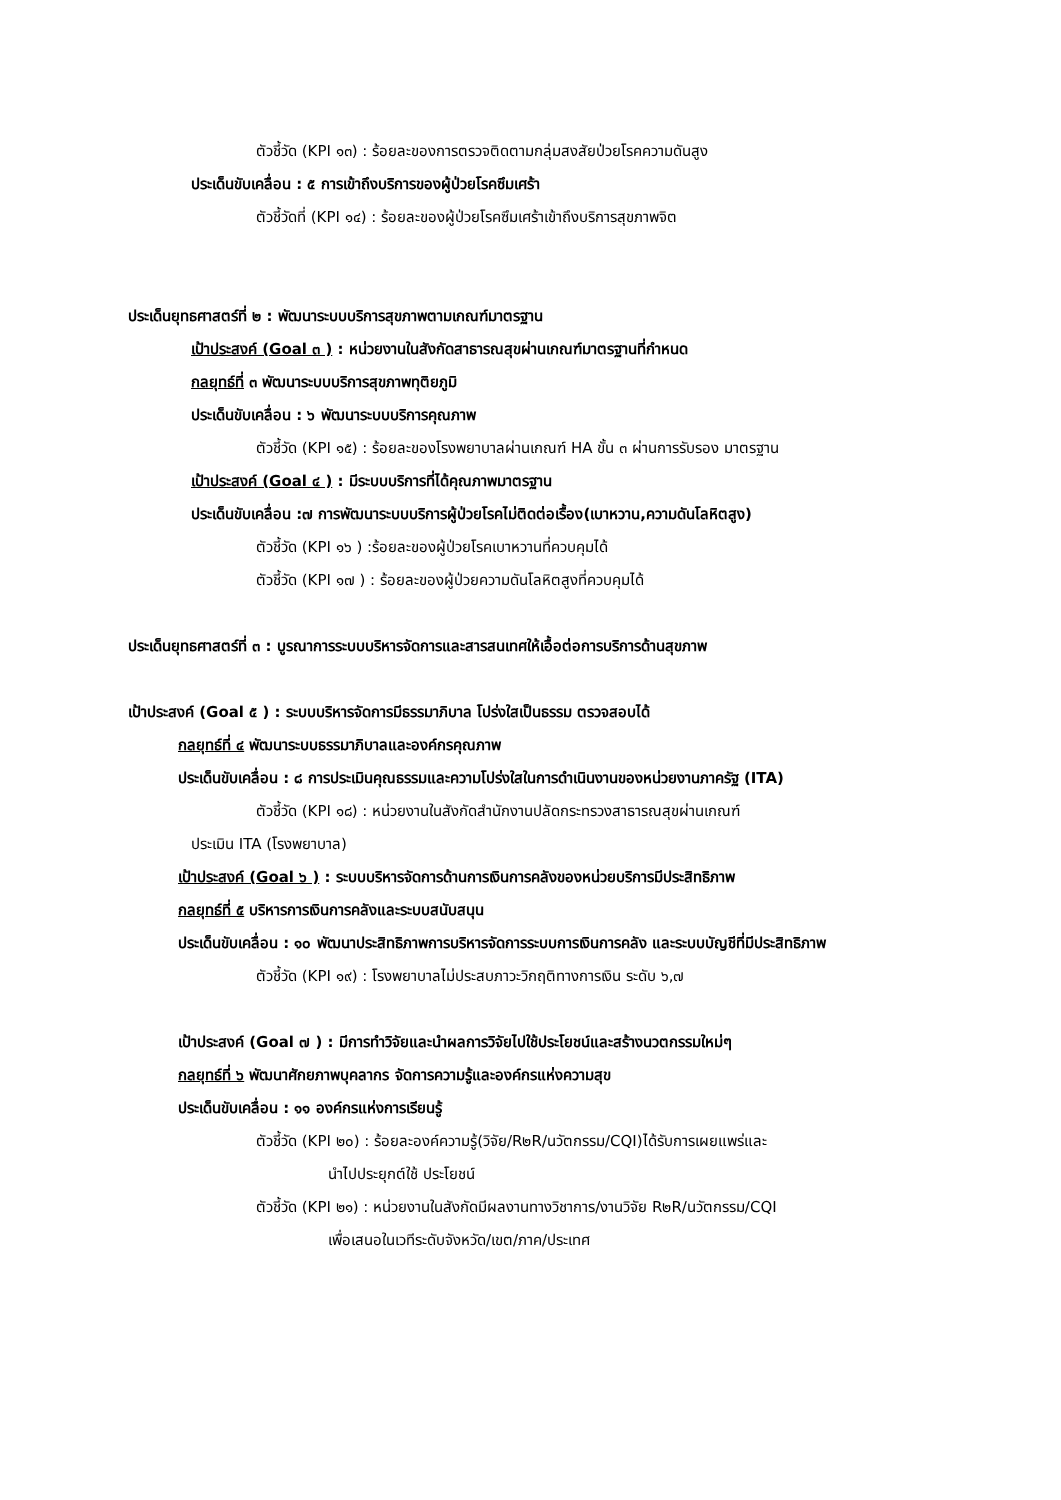ตัวชี้วัด (KPI ๑๓) : ร้อยละของการตรวจติดตามกลุ่มสงสัยป่วยโรคความดันสูง
ประเด็นขับเคลื่อน : ๕ การเข้าถึงบริการของผู้ป่วยโรคซึมเศร้า
ตัวชี้วัดที่ (KPI ๑๔) : ร้อยละของผู้ป่วยโรคซึมเศร้าเข้าถึงบริการสุขภาพจิต
ประเด็นยุทธศาสตร์ที่ ๒ : พัฒนาระบบบริการสุขภาพตามเกณฑ์มาตรฐาน
เป้าประสงค์ (Goal ๓ ) : หน่วยงานในสังกัดสาธารณสุขผ่านเกณฑ์มาตรฐานที่กำหนด
กลยุทธ์ที่ ๓ พัฒนาระบบบริการสุขภาพทุติยภูมิ
ประเด็นขับเคลื่อน : ๖ พัฒนาระบบบริการคุณภาพ
ตัวชี้วัด (KPI ๑๕) : ร้อยละของโรงพยาบาลผ่านเกณฑ์ HA ขั้น ๓ ผ่านการรับรอง มาตรฐาน
เป้าประสงค์ (Goal ๔ ) : มีระบบบริการที่ได้คุณภาพมาตรฐาน
ประเด็นขับเคลื่อน :๗ การพัฒนาระบบบริการผู้ป่วยโรคไม่ติดต่อเรื้อง(เบาหวาน,ความดันโลหิตสูง)
ตัวชี้วัด (KPI ๑๖ ) :ร้อยละของผู้ป่วยโรคเบาหวานที่ควบคุมได้
ตัวชี้วัด (KPI ๑๗ ) : ร้อยละของผู้ป่วยความดันโลหิตสูงที่ควบคุมได้
ประเด็นยุทธศาสตร์ที่ ๓ : บูรณาการระบบบริหารจัดการและสารสนเทศให้เอื้อต่อการบริการด้านสุขภาพ
เป้าประสงค์ (Goal ๕ ) : ระบบบริหารจัดการมีธรรมาภิบาล โปร่งใสเป็นธรรม ตรวจสอบได้
กลยุทธ์ที่ ๔ พัฒนาระบบธรรมาภิบาลและองค์กรคุณภาพ
ประเด็นขับเคลื่อน : ๘ การประเมินคุณธรรมและความโปร่งใสในการดำเนินงานของหน่วยงานภาครัฐ (ITA)
ตัวชี้วัด (KPI ๑๘) : หน่วยงานในสังกัดสำนักงานปลัดกระทรวงสาธารณสุขผ่านเกณฑ์
ประเมิน ITA (โรงพยาบาล)
เป้าประสงค์ (Goal ๖ ) : ระบบบริหารจัดการด้านการเงินการคลังของหน่วยบริการมีประสิทธิภาพ
กลยุทธ์ที่ ๕ บริหารการเงินการคลังและระบบสนับสนุน
ประเด็นขับเคลื่อน : ๑๐ พัฒนาประสิทธิภาพการบริหารจัดการระบบการเงินการคลัง และระบบบัญชีที่มีประสิทธิภาพ
ตัวชี้วัด (KPI ๑๙) : โรงพยาบาลไม่ประสบภาวะวิกฤติทางการเงิน ระดับ ๖,๗
เป้าประสงค์ (Goal ๗ ) : มีการทำวิจัยและนำผลการวิจัยไปใช้ประโยชน์และสร้างนวตกรรมใหม่ๆ
กลยุทธ์ที่ ๖ พัฒนาศักยภาพบุคลากร จัดการความรู้และองค์กรแห่งความสุข
ประเด็นขับเคลื่อน : ๑๑ องค์กรแห่งการเรียนรู้
ตัวชี้วัด (KPI ๒๐) : ร้อยละองค์ความรู้(วิจัย/R๒R/นวัตกรรม/CQI)ได้รับการเผยแพร่และ
นำไปประยุกต์ใช้ ประโยชน์
ตัวชี้วัด (KPI ๒๑) : หน่วยงานในสังกัดมีผลงานทางวิชาการ/งานวิจัย R๒R/นวัตกรรม/CQI
เพื่อเสนอในเวทีระดับจังหวัด/เขต/ภาค/ประเทศ